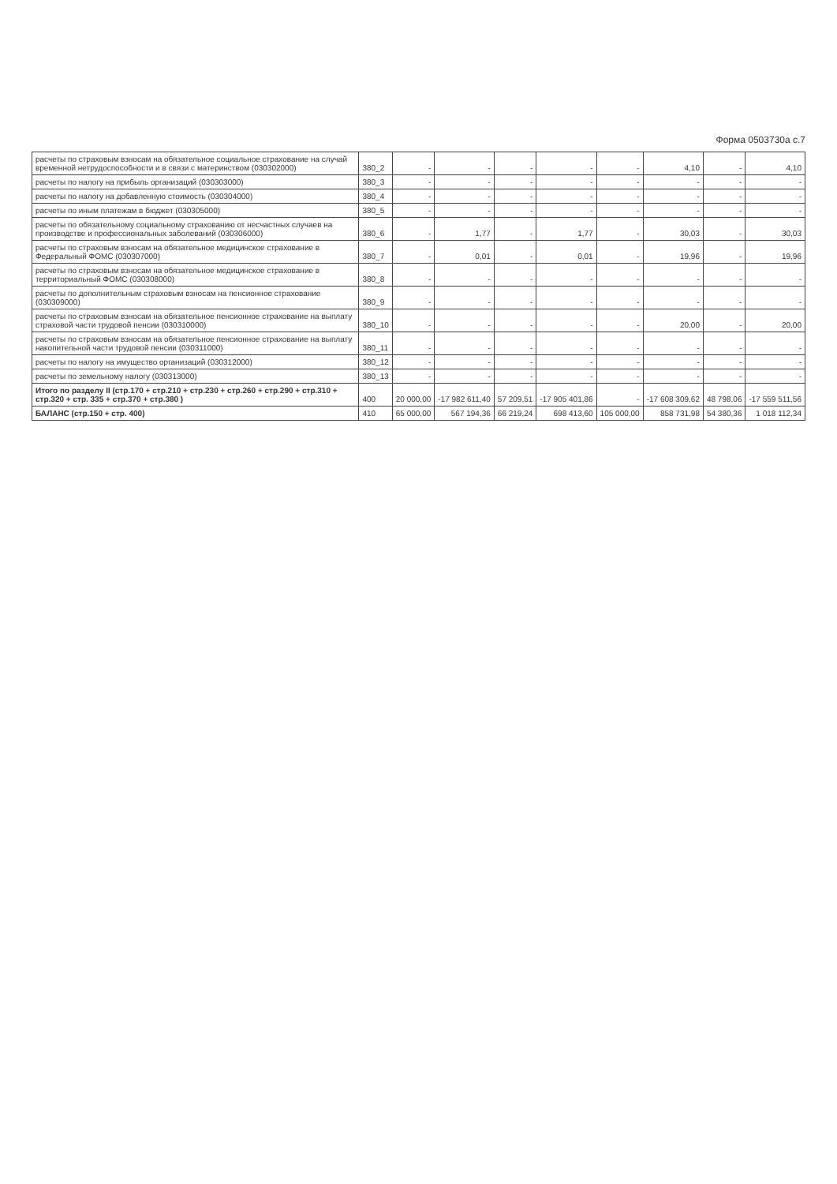Форма 0503730а с.7
| расчеты по страховым взносам на обязательное социальное страхование на случай временной нетрудоспособности и в связи с материнством (030302000) | 380_2 | - | - | - | - | - | 4,10 | - | 4,10 |
| расчеты по налогу на прибыль организаций (030303000) | 380_3 | - | - | - | - | - | - | - | - |
| расчеты по налогу на добавленную стоимость (030304000) | 380_4 | - | - | - | - | - | - | - | - |
| расчеты по иным платежам в бюджет (030305000) | 380_5 | - | - | - | - | - | - | - | - |
| расчеты по обязательному социальному страхованию от несчастных случаев на производстве и профессиональных заболеваний (030306000) | 380_6 | - | 1,77 | - | 1,77 | - | 30,03 | - | 30,03 |
| расчеты по страховым взносам на обязательное медицинское страхование в Федеральный ФОМС (030307000) | 380_7 | - | 0,01 | - | 0,01 | - | 19,96 | - | 19,96 |
| расчеты по страховым взносам на обязательное медицинское страхование в территориальный ФОМС (030308000) | 380_8 | - | - | - | - | - | - | - | - |
| расчеты по дополнительным страховым взносам на пенсионное страхование (030309000) | 380_9 | - | - | - | - | - | - | - | - |
| расчеты по страховым взносам на обязательное пенсионное страхование на выплату страховой части трудовой пенсии (030310000) | 380_10 | - | - | - | - | - | 20,00 | - | 20,00 |
| расчеты по страховым взносам на обязательное пенсионное страхование на выплату накопительной части трудовой пенсии (030311000) | 380_11 | - | - | - | - | - | - | - | - |
| расчеты по налогу на имущество организаций (030312000) | 380_12 | - | - | - | - | - | - | - | - |
| расчеты по земельному налогу (030313000) | 380_13 | - | - | - | - | - | - | - | - |
| Итого по разделу II (стр.170 + стр.210 + стр.230 + стр.260 + стр.290 + стр.310 + стр.320 + стр. 335 + стр.370 + стр.380 ) | 400 | 20 000,00 | -17 982 611,40 | 57 209,51 | -17 905 401,86 | - | -17 608 309,62 | 48 798,06 | -17 559 511,56 |
| БАЛАНС (стр.150 + стр. 400) | 410 | 65 000,00 | 567 194,36 | 66 219,24 | 698 413,60 | 105 000,00 | 858 731,98 | 54 380,36 | 1 018 112,34 |